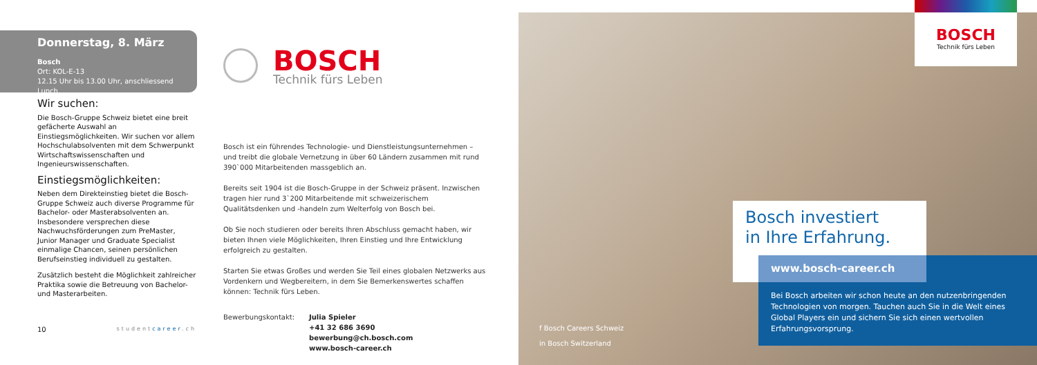Donnerstag, 8. März
Bosch
Ort: KOL-E-13
12.15 Uhr bis 13.00 Uhr, anschliessend Lunch
Wir suchen:
Die Bosch-Gruppe Schweiz bietet eine breit gefächerte Auswahl an Einstiegsmöglichkeiten. Wir suchen vor allem Hochschulabsolventen mit dem Schwerpunkt Wirtschaftswissenschaften und Ingenieurswissenschaften.
Einstiegsmöglichkeiten:
Neben dem Direkteinstieg bietet die Bosch-Gruppe Schweiz auch diverse Programme für Bachelor- oder Masterabsolventen an. Insbesondere versprechen diese Nachwuchsförderungen zum PreMaster, Junior Manager und Graduate Specialist einmalige Chancen, seinen persönlichen Berufseinstieg individuell zu gestalten.
Zusätzlich besteht die Möglichkeit zahlreicher Praktika sowie die Betreuung von Bachelor- und Masterarbeiten.
10 studentcareer.ch
BOSCH
Technik fürs Leben
Bosch ist ein führendes Technologie- und Dienstleistungsunternehmen – und treibt die globale Vernetzung in über 60 Ländern zusammen mit rund 390`000 Mitarbeitenden massgeblich an.
Bereits seit 1904 ist die Bosch-Gruppe in der Schweiz präsent. Inzwischen tragen hier rund 3`200 Mitarbeitende mit schweizerischem Qualitätsdenken und -handeln zum Welterfolg von Bosch bei.
Ob Sie noch studieren oder bereits Ihren Abschluss gemacht haben, wir bieten Ihnen viele Möglichkeiten, Ihren Einstieg und Ihre Entwicklung erfolgreich zu gestalten.
Starten Sie etwas Großes und werden Sie Teil eines globalen Netzwerks aus Vordenkern und Wegbereitern, in dem Sie Bemerkenswertes schaffen können: Technik fürs Leben.
Bewerbungskontakt: Julia Spieler
+41 32 686 3690
bewerbung@ch.bosch.com
www.bosch-career.ch
BOSCH
Technik fürs Leben
Bosch investiert
in Ihre Erfahrung.
www.bosch-career.ch
Bei Bosch arbeiten wir schon heute an den nutzenbringenden Technologien von morgen. Tauchen auch Sie in die Welt eines Global Players ein und sichern Sie sich einen wertvollen Erfahrungsvorsprung.
f Bosch Careers Schweiz
in Bosch Switzerland